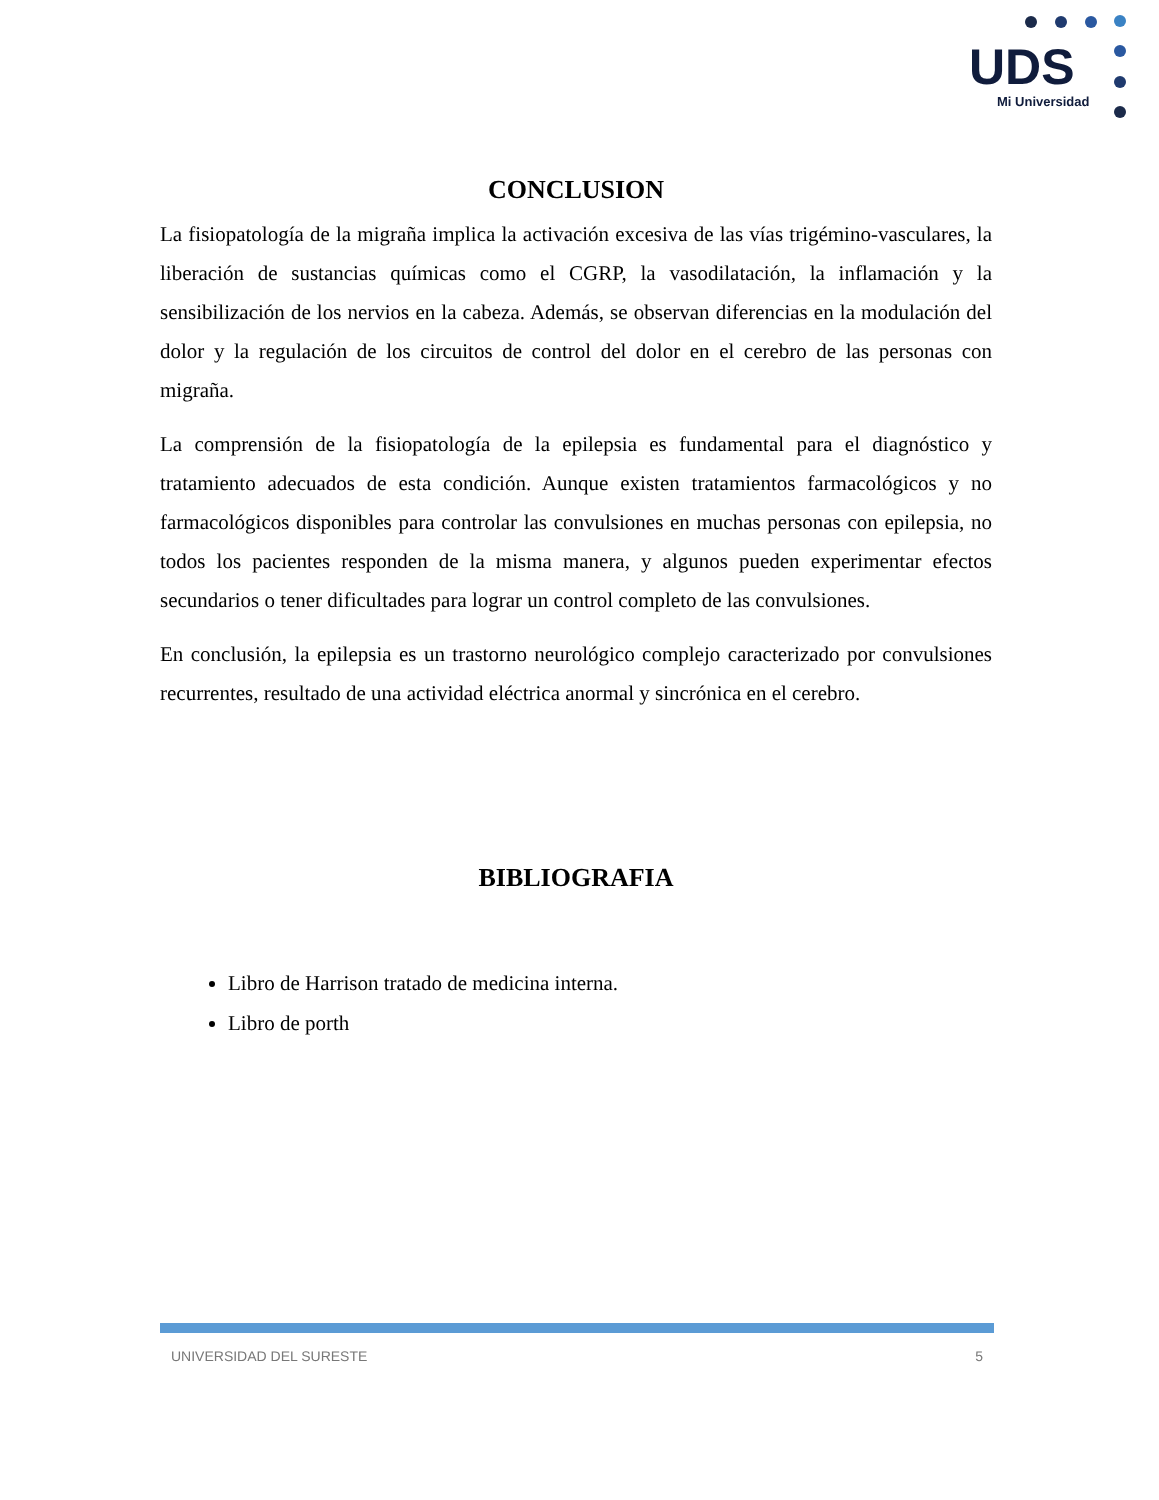UDS
Mi Universidad
CONCLUSION
La fisiopatología de la migraña implica la activación excesiva de las vías trigémino-vasculares, la liberación de sustancias químicas como el CGRP, la vasodilatación, la inflamación y la sensibilización de los nervios en la cabeza. Además, se observan diferencias en la modulación del dolor y la regulación de los circuitos de control del dolor en el cerebro de las personas con migraña.
La comprensión de la fisiopatología de la epilepsia es fundamental para el diagnóstico y tratamiento adecuados de esta condición. Aunque existen tratamientos farmacológicos y no farmacológicos disponibles para controlar las convulsiones en muchas personas con epilepsia, no todos los pacientes responden de la misma manera, y algunos pueden experimentar efectos secundarios o tener dificultades para lograr un control completo de las convulsiones.
En conclusión, la epilepsia es un trastorno neurológico complejo caracterizado por convulsiones recurrentes, resultado de una actividad eléctrica anormal y sincrónica en el cerebro.
BIBLIOGRAFIA
Libro de Harrison tratado de medicina interna.
Libro de porth
UNIVERSIDAD DEL SURESTE 5